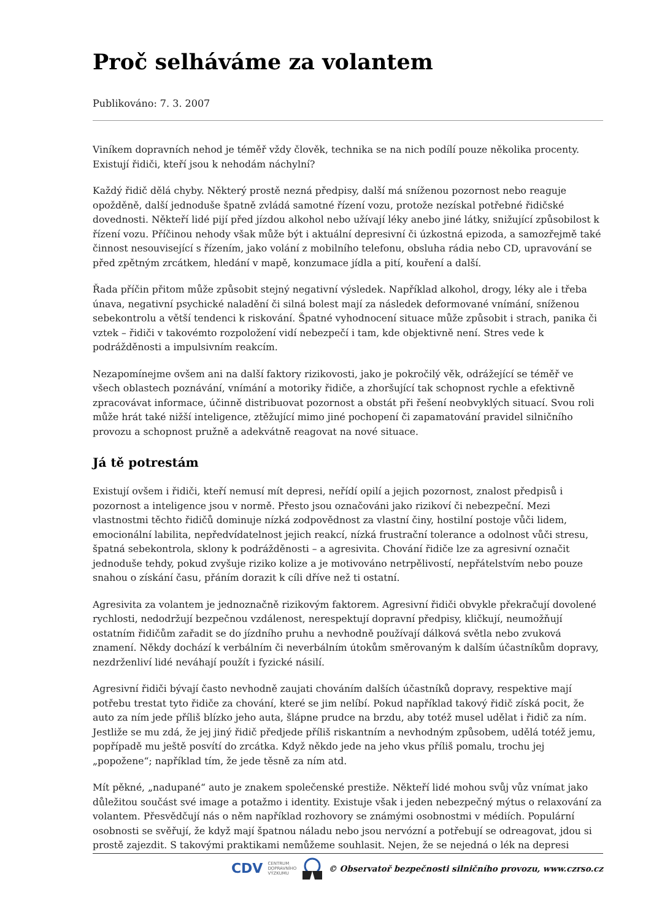Proč selháváme za volantem
Publikováno: 7. 3. 2007
Viníkem dopravních nehod je téměř vždy člověk, technika se na nich podílí pouze několika procenty. Existují řidiči, kteří jsou k nehodám náchylní?
Každý řidič dělá chyby. Některý prostě nezná předpisy, další má sníženou pozornost nebo reaguje opožděně, další jednoduše špatně zvládá samotné řízení vozu, protože nezískal potřebné řidičské dovednosti. Někteří lidé pijí před jízdou alkohol nebo užívají léky anebo jiné látky, snižující způsobilost k řízení vozu. Příčinou nehody však může být i aktuální depresivní či úzkostná epizoda, a samozřejmě také činnost nesouvisející s řízením, jako volání z mobilního telefonu, obsluha rádia nebo CD, upravování se před zpětným zrcátkem, hledání v mapě, konzumace jídla a pití, kouření a další.
Řada příčin přitom může způsobit stejný negativní výsledek. Například alkohol, drogy, léky ale i třeba únava, negativní psychické naladění či silná bolest mají za následek deformované vnímání, sníženou sebekontrolu a větší tendenci k riskování. Špatné vyhodnocení situace může způsobit i strach, panika či vztek – řidiči v takovémto rozpoložení vidí nebezpečí i tam, kde objektivně není. Stres vede k podrážděnosti a impulsivním reakcím.
Nezapomínejme ovšem ani na další faktory rizikovosti, jako je pokročilý věk, odrážející se téměř ve všech oblastech poznávání, vnímání a motoriky řidiče, a zhoršující tak schopnost rychle a efektivně zpracovávat informace, účinně distribuovat pozornost a obstát při řešení neobvyklých situací. Svou roli může hrát také nižší inteligence, ztěžující mimo jiné pochopení či zapamatování pravidel silničního provozu a schopnost pružně a adekvátně reagovat na nové situace.
Já tě potrestám
Existují ovšem i řidiči, kteří nemusí mít depresi, neřídí opilí a jejich pozornost, znalost předpisů i pozornost a inteligence jsou v normě. Přesto jsou označováni jako rizikoví či nebezpeční. Mezi vlastnostmi těchto řidičů dominuje nízká zodpovědnost za vlastní činy, hostilní postoje vůči lidem, emocionální labilita, nepředvídatelnost jejich reakcí, nízká frustrační tolerance a odolnost vůči stresu, špatná sebekontrola, sklony k podrážděnosti – a agresivita. Chování řidiče lze za agresivní označit jednoduše tehdy, pokud zvyšuje riziko kolize a je motivováno netrpělivostí, nepřátelstvím nebo pouze snahou o získání času, přáním dorazit k cíli dříve než ti ostatní.
Agresivita za volantem je jednoznačně rizikovým faktorem. Agresivní řidiči obvykle překračují dovolené rychlosti, nedodržují bezpečnou vzdálenost, nerespektují dopravní předpisy, kličkují, neumožňují ostatním řidičům zařadit se do jízdního pruhu a nevhodně používají dálková světla nebo zvuková znamení. Někdy dochází k verbálním či neverbálním útokům směrovaným k dalším účastníkům dopravy, nezdrženliví lidé neváhají použít i fyzické násilí.
Agresivní řidiči bývají často nevhodně zaujati chováním dalších účastníků dopravy, respektive mají potřebu trestat tyto řidiče za chování, které se jim nelíbí. Pokud například takový řidič získá pocit, že auto za ním jede příliš blízko jeho auta, šlápne prudce na brzdu, aby totéž musel udělat i řidič za ním. Jestliže se mu zdá, že jej jiný řidič předjede příliš riskantním a nevhodným způsobem, udělá totéž jemu, popřípadě mu ještě posvítí do zrcátka. Když někdo jede na jeho vkus příliš pomalu, trochu jej „popožene“; například tím, že jede těsně za ním atd.
Mít pěkné, „nadupané“ auto je znakem společenské prestiže. Někteří lidé mohou svůj vůz vnímat jako důležitou součást své image a potažmo i identity. Existuje však i jeden nebezpečný mýtus o relaxování za volantem. Přesvědčují nás o něm například rozhovory se známými osobnostmi v médiích. Populární osobnosti se svěřují, že když mají špatnou náladu nebo jsou nervózní a potřebují se odreagovat, jdou si prostě zajezdit. S takovými praktikami nemůžeme souhlasit. Nejen, že se nejedná o lék na depresi
CDV CENTRUM
DOPRAVNÍHO
VÝZKUMU © Observatoř bezpečnosti silničního provozu, www.czrso.cz